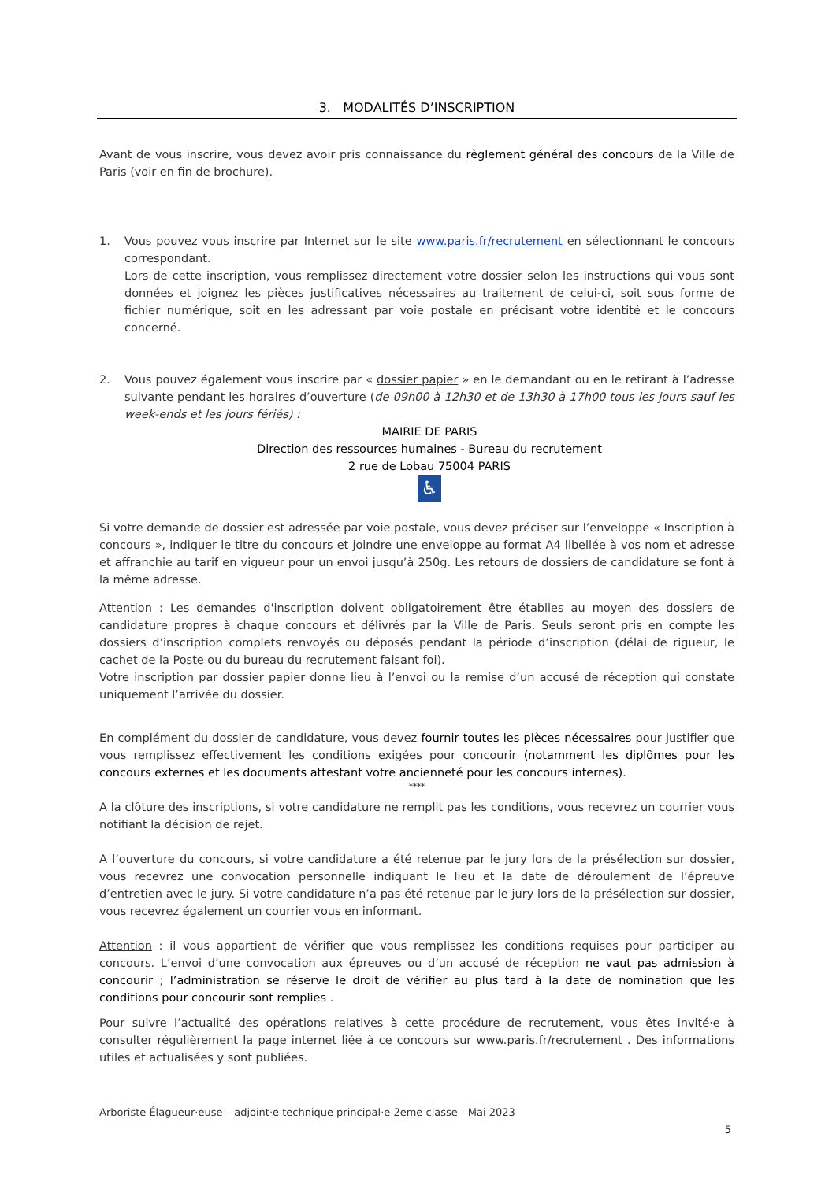3. MODALITÉS D’INSCRIPTION
Avant de vous inscrire, vous devez avoir pris connaissance du règlement général des concours de la Ville de Paris (voir en fin de brochure).
1. Vous pouvez vous inscrire par Internet sur le site www.paris.fr/recrutement en sélectionnant le concours correspondant.
Lors de cette inscription, vous remplissez directement votre dossier selon les instructions qui vous sont données et joignez les pièces justificatives nécessaires au traitement de celui-ci, soit sous forme de fichier numérique, soit en les adressant par voie postale en précisant votre identité et le concours concerné.
2. Vous pouvez également vous inscrire par « dossier papier » en le demandant ou en le retirant à l’adresse suivante pendant les horaires d’ouverture (de 09h00 à 12h30 et de 13h30 à 17h00 tous les jours sauf les week-ends et les jours fériés) :
MAIRIE DE PARIS
Direction des ressources humaines - Bureau du recrutement
2 rue de Lobau 75004 PARIS
♿
Si votre demande de dossier est adressée par voie postale, vous devez préciser sur l’enveloppe « Inscription à concours », indiquer le titre du concours et joindre une enveloppe au format A4 libellée à vos nom et adresse et affranchie au tarif en vigueur pour un envoi jusqu’à 250g. Les retours de dossiers de candidature se font à la même adresse.
Attention : Les demandes d'inscription doivent obligatoirement être établies au moyen des dossiers de candidature propres à chaque concours et délivrés par la Ville de Paris. Seuls seront pris en compte les dossiers d’inscription complets renvoyés ou déposés pendant la période d’inscription (délai de rigueur, le cachet de la Poste ou du bureau du recrutement faisant foi).
Votre inscription par dossier papier donne lieu à l’envoi ou la remise d’un accusé de réception qui constate uniquement l’arrivée du dossier.
En complément du dossier de candidature, vous devez fournir toutes les pièces nécessaires pour justifier que vous remplissez effectivement les conditions exigées pour concourir (notamment les diplômes pour les concours externes et les documents attestant votre ancienneté pour les concours internes).
****
A la clôture des inscriptions, si votre candidature ne remplit pas les conditions, vous recevrez un courrier vous notifiant la décision de rejet.
A l’ouverture du concours, si votre candidature a été retenue par le jury lors de la présélection sur dossier, vous recevrez une convocation personnelle indiquant le lieu et la date de déroulement de l’épreuve d’entretien avec le jury. Si votre candidature n’a pas été retenue par le jury lors de la présélection sur dossier, vous recevrez également un courrier vous en informant.
Attention : il vous appartient de vérifier que vous remplissez les conditions requises pour participer au concours. L’envoi d’une convocation aux épreuves ou d’un accusé de réception ne vaut pas admission à concourir ; l’administration se réserve le droit de vérifier au plus tard à la date de nomination que les conditions pour concourir sont remplies .
Pour suivre l’actualité des opérations relatives à cette procédure de recrutement, vous êtes invité·e à consulter régulièrement la page internet liée à ce concours sur www.paris.fr/recrutement . Des informations utiles et actualisées y sont publiées.
Arboriste Élagueur·euse – adjoint·e technique principal·e 2eme classe - Mai 2023
5